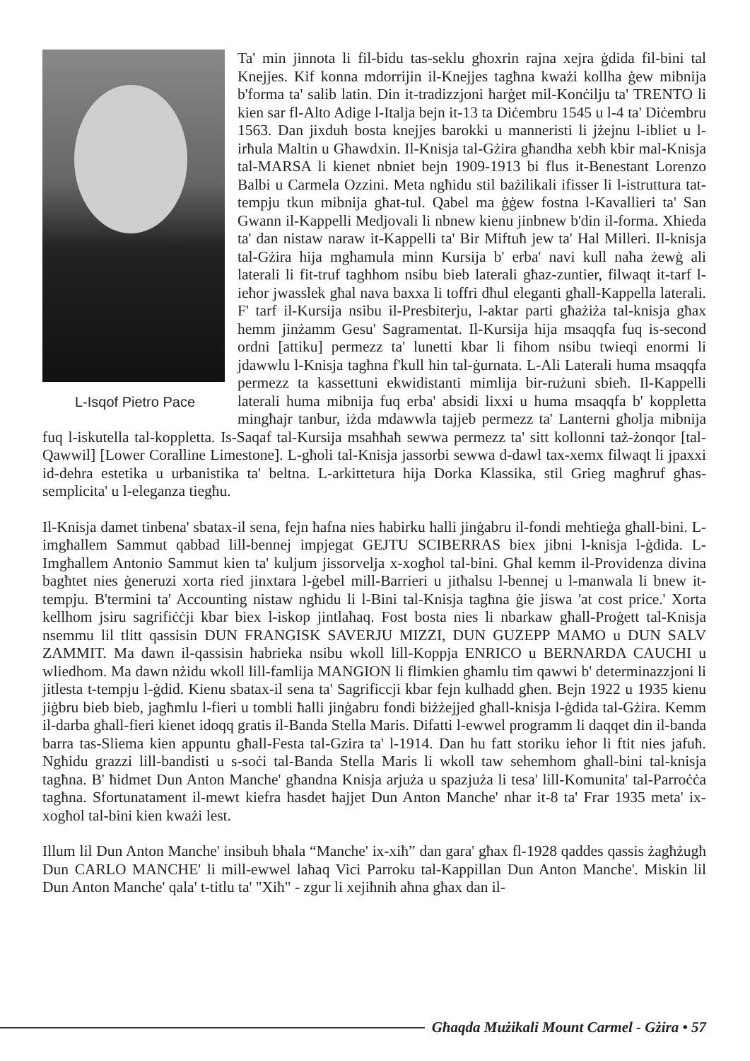L-Isqof Pietro Pace
Ta' min jinnota li fil-bidu tas-seklu għoxrin rajna xejra ġdida fil-bini tal Knejjes. Kif konna mdorrijin il-Knejjes tagħna kważi kollha ġew mibnija b'forma ta' salib latin. Din it-tradizzjoni ħarġet mil-Konċilju ta' TRENTO li kien sar fl-Alto Adige l-Italja bejn it-13 ta Diċembru 1545 u l-4 ta' Diċembru 1563. Dan jixduh bosta knejjes barokki u manneristi li jżejnu l-ibliet u l-irħula Maltin u Għawdxin. Il-Knisja tal-Gżira għandha xebħ kbir mal-Knisja tal-MARSA li kienet nbniet bejn 1909-1913 bi flus it-Benestant Lorenzo Balbi u Carmela Ozzini. Meta ngħidu stil bażilikali ifisser li l-istruttura tat-tempju tkun mibnija għat-tul. Qabel ma ġġew fostna l-Kavallieri ta' San Gwann il-Kappelli Medjovali li nbnew kienu jinbnew b'din il-forma. Xhieda ta' dan nistaw naraw it-Kappelli ta' Bir Miftuħ jew ta' Hal Milleri. Il-knisja tal-Gżira hija mgħamula minn Kursija b' erba' navi kull naħa żewġ ali laterali li fit-truf taghhom nsibu bieb laterali għaz-zuntier, filwaqt it-tarf l-ieħor jwasslek għal nava baxxa li toffri dħul eleganti għall-Kappella laterali. F' tarf il-Kursija nsibu il-Presbiterju, l-aktar parti għażiża tal-knisja għax hemm jinżamm Gesu' Sagramentat. Il-Kursija hija msaqqfa fuq is-second ordni [attiku] permezz ta' lunetti kbar li fihom nsibu twieqi enormi li jdawwlu l-Knisja tagħna f'kull ħin tal-ġurnata. L-Ali Laterali huma msaqqfa permezz ta kassettuni ekwidistanti mimlija bir-rużuni sbieħ. Il-Kappelli laterali huma mibnija fuq erba' absidi lixxi u huma msaqqfa b' koppletta mingħajr tanbur, iżda mdawwla tajjeb permezz ta' Lanterni għolja mibnija fuq l-iskutella tal-koppletta. Is-Saqaf tal-Kursija msaħħaħ sewwa permezz ta' sitt kollonni taż-żonqor [tal-Qawwil] [Lower Coralline Limestone]. L-għoli tal-Knisja jassorbi sewwa d-dawl tax-xemx filwaqt li jpaxxi id-dehra estetika u urbanistika ta' beltna. L-arkittetura hija Dorka Klassika, stil Grieg magħruf għas-semplicita' u l-eleganza tiegħu.
Il-Knisja damet tinbena' sbatax-il sena, fejn ħafna nies ħabirku ħalli jinġabru il-fondi meħtieġa għall-bini. L-imgħallem Sammut qabbad lill-bennej impjegat GEJTU SCIBERRAS biex jibni l-knisja l-ġdida. L-Imgħallem Antonio Sammut kien ta' kuljum jissorvelja x-xogħol tal-bini. Għal kemm il-Providenza divina bagħtet nies ġeneruzi xorta ried jinxtara l-ġebel mill-Barrieri u jitħalsu l-bennej u l-manwala li bnew it-tempju. B'termini ta' Accounting nistaw ngħidu li l-Bini tal-Knisja tagħna ġie jiswa 'at cost price.' Xorta kellhom jsiru sagrifiċċji kbar biex l-iskop jintlaħaq. Fost bosta nies li nbarkaw għall-Proġett tal-Knisja nsemmu lil tlitt qassisin DUN FRANGISK SAVERJU MIZZI, DUN GUZEPP MAMO u DUN SALV ZAMMIT. Ma dawn il-qassisin ħabrieka nsibu wkoll lill-Koppja ENRICO u BERNARDA CAUCHI u wliedhom. Ma dawn nżidu wkoll lill-famlija MANGION li flimkien għamlu tim qawwi b' determinazzjoni li jitlesta t-tempju l-ġdid. Kienu sbatax-il sena ta' Sagrificcji kbar fejn kulħadd għen. Bejn 1922 u 1935 kienu jiġbru bieb bieb, jagħmlu l-fieri u tombli ħalli jinġabru fondi biżżejjed għall-knisja l-ġdida tal-Gżira. Kemm il-darba għall-fieri kienet idoqq gratis il-Banda Stella Maris. Difatti l-ewwel programm li daqqet din il-banda barra tas-Sliema kien appuntu għall-Festa tal-Gzira ta' l-1914. Dan hu fatt storiku ieħor li ftit nies jafuħ. Ngħidu grazzi lill-bandisti u s-soċi tal-Banda Stella Maris li wkoll taw sehemhom għall-bini tal-knisja tagħna. B' ħidmet Dun Anton Manche' għandna Knisja arjuża u spazjuża li tesa' lill-Komunita' tal-Parroċċa tagħna. Sfortunatament il-mewt kiefra ħasdet ħajjet Dun Anton Manche' nhar it-8 ta' Frar 1935 meta' ix-xogħol tal-bini kien kważi lest.
Illum lil Dun Anton Manche' insibuh bħala “Manche' ix-xiħ” dan gara' għax fl-1928 qaddes qassis żagħżugħ Dun CARLO MANCHE' li mill-ewwel laħaq Vici Parroku tal-Kappillan Dun Anton Manche'. Miskin lil Dun Anton Manche' qala' t-titlu ta' "Xiħ" - zgur li xejiħnih aħna għax dan il-
Għaqda Mużikali Mount Carmel - Gżira • 57